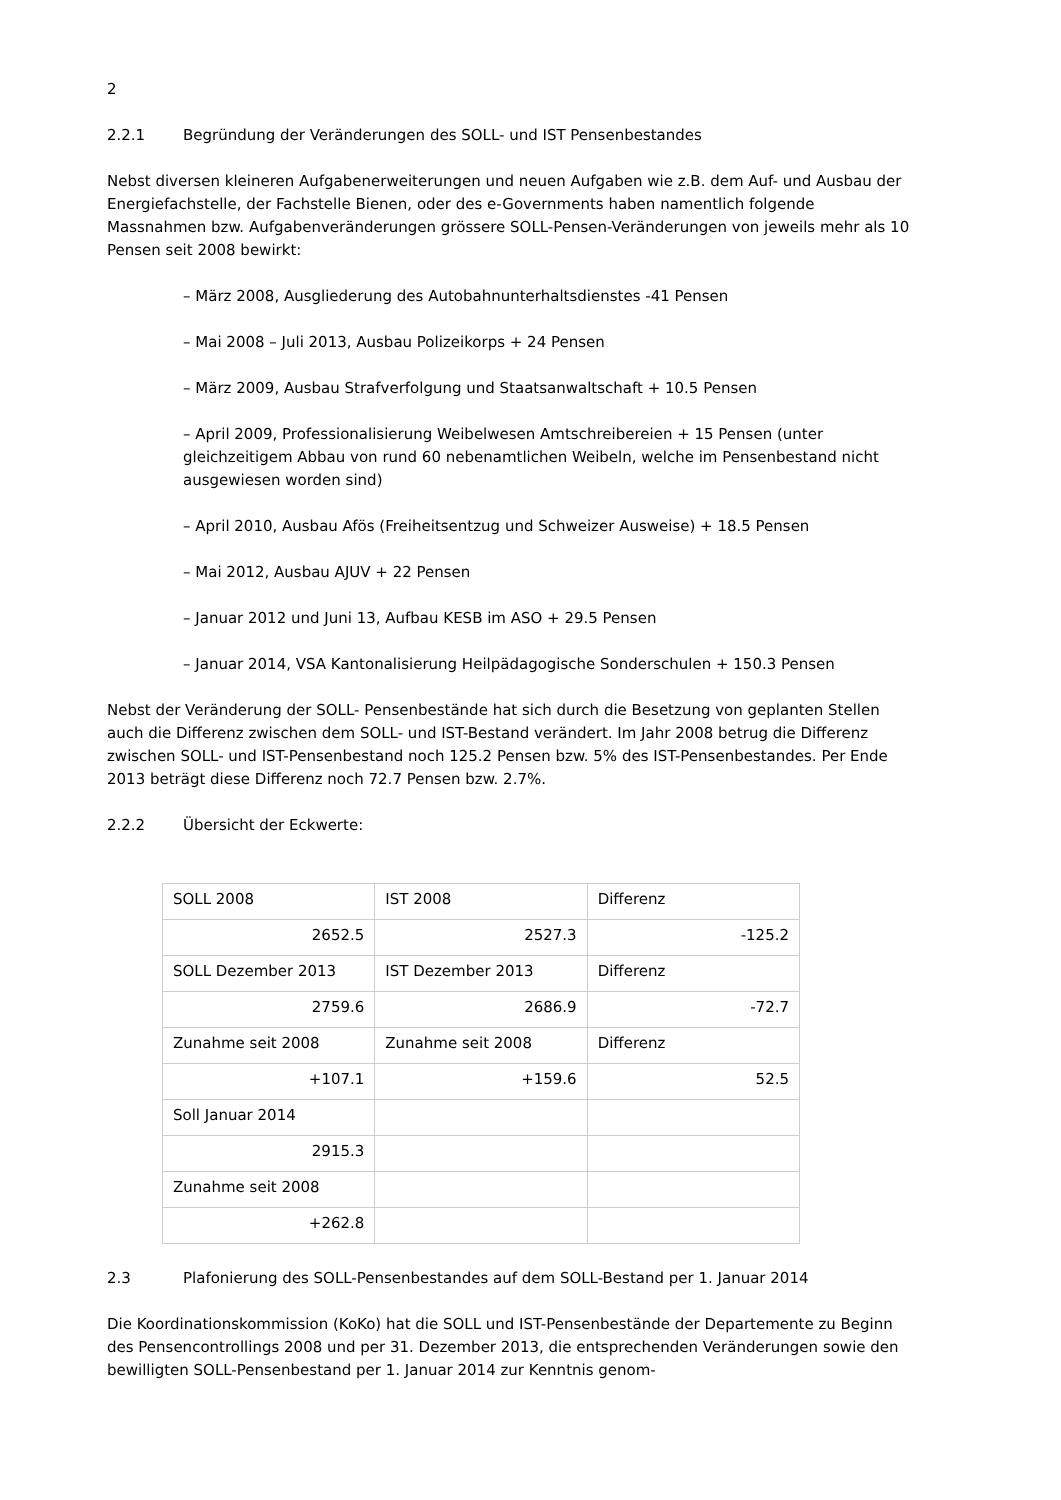2
2.2.1 Begründung der Veränderungen des SOLL- und IST Pensenbestandes
Nebst diversen kleineren Aufgabenerweiterungen und neuen Aufgaben wie z.B. dem Auf- und Ausbau der Energiefachstelle, der Fachstelle Bienen, oder des e-Governments haben namentlich folgende Massnahmen bzw. Aufgabenveränderungen grössere SOLL-Pensen-Veränderungen von jeweils mehr als 10 Pensen seit 2008 bewirkt:
– März 2008, Ausgliederung des Autobahnunterhaltsdienstes -41 Pensen
– Mai 2008 – Juli 2013, Ausbau Polizeikorps + 24 Pensen
– März 2009, Ausbau Strafverfolgung und Staatsanwaltschaft + 10.5 Pensen
– April 2009, Professionalisierung Weibelwesen Amtschreibereien + 15 Pensen (unter gleichzeitigem Abbau von rund 60 nebenamtlichen Weibeln, welche im Pensenbestand nicht ausgewiesen worden sind)
– April 2010, Ausbau Afös (Freiheitsentzug und Schweizer Ausweise) + 18.5 Pensen
– Mai 2012, Ausbau AJUV + 22 Pensen
– Januar 2012 und Juni 13, Aufbau KESB im ASO + 29.5 Pensen
– Januar 2014, VSA Kantonalisierung Heilpädagogische Sonderschulen + 150.3 Pensen
Nebst der Veränderung der SOLL- Pensenbestände hat sich durch die Besetzung von geplanten Stellen auch die Differenz zwischen dem SOLL- und IST-Bestand verändert. Im Jahr 2008 betrug die Differenz zwischen SOLL- und IST-Pensenbestand noch 125.2 Pensen bzw. 5% des IST-Pensenbestandes. Per Ende 2013 beträgt diese Differenz noch 72.7 Pensen bzw. 2.7%.
2.2.2 Übersicht der Eckwerte:
| SOLL 2008 | IST 2008 | Differenz |
| 2652.5 | 2527.3 | -125.2 |
| SOLL Dezember 2013 | IST Dezember 2013 | Differenz |
| 2759.6 | 2686.9 | -72.7 |
| Zunahme seit 2008 | Zunahme seit 2008 | Differenz |
| +107.1 | +159.6 | 52.5 |
| Soll Januar 2014 | | |
| 2915.3 | | |
| Zunahme seit 2008 | | |
| +262.8 | | |
2.3 Plafonierung des SOLL-Pensenbestandes auf dem SOLL-Bestand per 1. Januar 2014
Die Koordinationskommission (KoKo) hat die SOLL und IST-Pensenbestände der Departemente zu Beginn des Pensencontrollings 2008 und per 31. Dezember 2013, die entsprechenden Veränderungen sowie den bewilligten SOLL-Pensenbestand per 1. Januar 2014 zur Kenntnis genom-